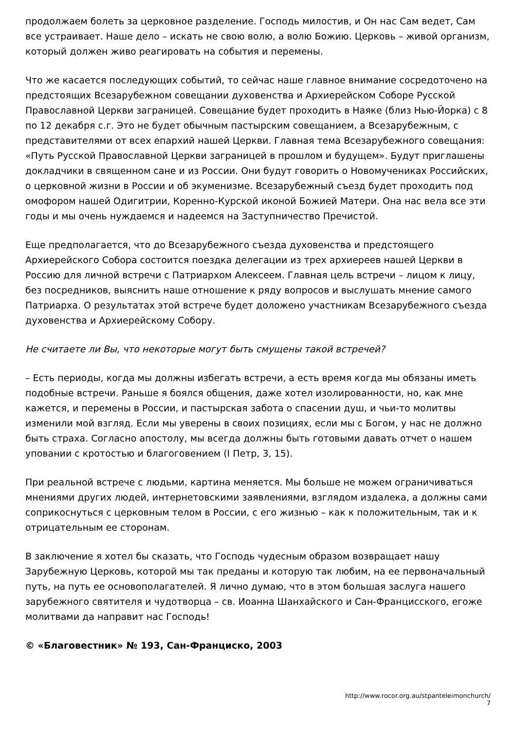продолжаем болеть за церковное разделение. Господь милостив, и Он нас Сам ведет, Сам все устраивает. Наше дело – искать не свою волю, а волю Божию. Церковь – живой организм, который должен живо реагировать на события и перемены.
Что же касается последующих событий, то сейчас наше главное внимание сосредоточено на предстоящих Всезарубежном совещании духовенства и Архиерейском Соборе Русской Православной Церкви заграницей. Совещание будет проходить в Наяке (близ Нью-Йорка) с 8 по 12 декабря с.г. Это не будет обычным пастырским совещанием, а Всезарубежным, с представителями от всех епархий нашей Церкви. Главная тема Всезарубежного совещания: «Путь Русской Православной Церкви заграницей в прошлом и будущем». Будут приглашены докладчики в священном сане и из России. Они будут говорить о Новомучениках Российских, о церковной жизни в России и об экуменизме. Всезарубежный съезд будет проходить под омофором нашей Одигитрии, Коренно-Курской иконой Божией Матери. Она нас вела все эти годы и мы очень нуждаемся и надеемся на Заступничество Пречистой.
Еще предполагается, что до Всезарубежного съезда духовенства и предстоящего Архиерейского Собора состоится поездка делегации из трех архиереев нашей Церкви в Россию для личной встречи с Патриархом Алексеем. Главная цель встречи – лицом к лицу, без посредников, выяснить наше отношение к ряду вопросов и выслушать мнение самого Патриарха. О результатах этой встрече будет доложено участникам Всезарубежного съезда духовенства и Архиерейскому Собору.
Не считаете ли Вы, что некоторые могут быть смущены такой встречей?
– Есть периоды, когда мы должны избегать встречи, а есть время когда мы обязаны иметь подобные встречи. Раньше я боялся общения, даже хотел изолированности, но, как мне кажется, и перемены в России, и пастырская забота о спасении душ, и чьи-то молитвы изменили мой взгляд. Если мы уверены в своих позициях, если мы с Богом, у нас не должно быть страха. Согласно апостолу, мы всегда должны быть готовыми давать отчет о нашем уповании с кротостью и благоговением (I Петр, 3, 15).
При реальной встрече с людьми, картина меняется. Мы больше не можем ограничиваться мнениями других людей, интернетовскими заявлениями, взглядом издалека, а должны сами соприкоснуться с церковным телом в России, с его жизнью – как к положительным, так и к отрицательным ее сторонам.
В заключение я хотел бы сказать, что Господь чудесным образом возвращает нашу Зарубежную Церковь, которой мы так преданы и которую так любим, на ее первоначальный путь, на путь ее основополагателей. Я лично думаю, что в этом большая заслуга нашего зарубежного святителя и чудотворца – св. Иоанна Шанхайского и Сан-Францисского, егоже молитвами да направит нас Господь!
© «Благовестник» № 193, Сан-Франциско, 2003
http://www.rocor.org.au/stpanteleimonchurch/
7